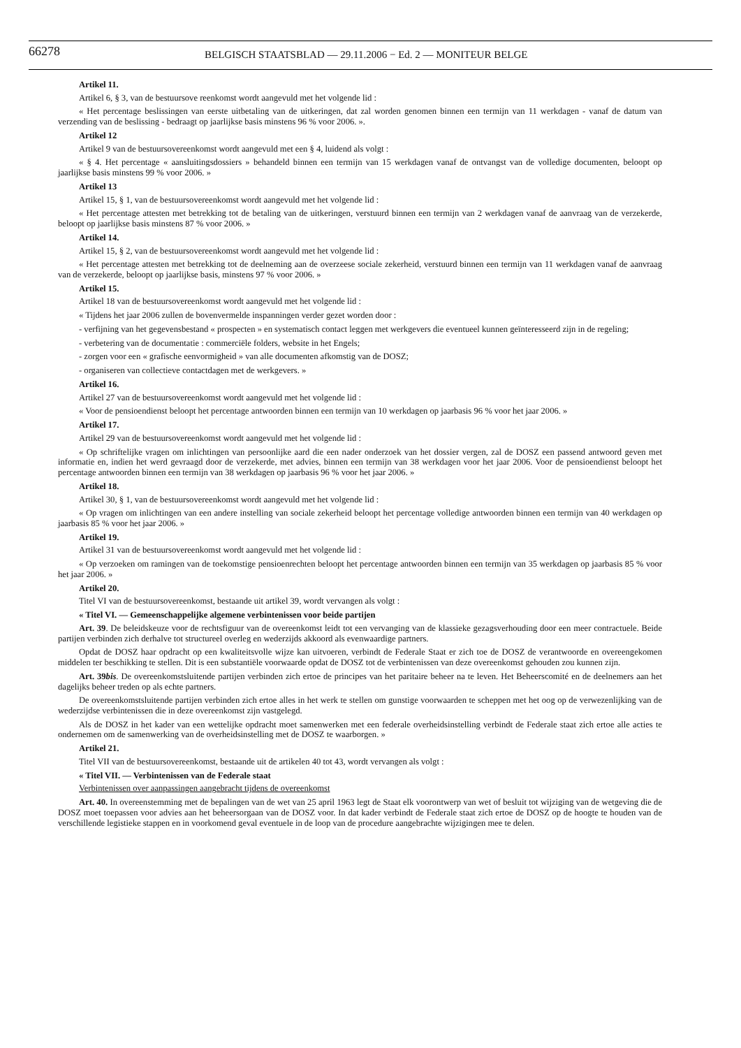66278 BELGISCH STAATSBLAD — 29.11.2006 − Ed. 2 — MONITEUR BELGE
Artikel 11.
Artikel 6, § 3, van de bestuursove reenkomst wordt aangevuld met het volgende lid :
« Het percentage beslissingen van eerste uitbetaling van de uitkeringen, dat zal worden genomen binnen een termijn van 11 werkdagen - vanaf de datum van verzending van de beslissing - bedraagt op jaarlijkse basis minstens 96 % voor 2006. ».
Artikel 12
Artikel 9 van de bestuursovereenkomst wordt aangevuld met een § 4, luidend als volgt :
« § 4. Het percentage « aansluitingsdossiers » behandeld binnen een termijn van 15 werkdagen vanaf de ontvangst van de volledige documenten, beloopt op jaarlijkse basis minstens 99 % voor 2006. »
Artikel 13
Artikel 15, § 1, van de bestuursovereenkomst wordt aangevuld met het volgende lid :
« Het percentage attesten met betrekking tot de betaling van de uitkeringen, verstuurd binnen een termijn van 2 werkdagen vanaf de aanvraag van de verzekerde, beloopt op jaarlijkse basis minstens 87 % voor 2006. »
Artikel 14.
Artikel 15, § 2, van de bestuursovereenkomst wordt aangevuld met het volgende lid :
« Het percentage attesten met betrekking tot de deelneming aan de overzeese sociale zekerheid, verstuurd binnen een termijn van 11 werkdagen vanaf de aanvraag van de verzekerde, beloopt op jaarlijkse basis, minstens 97 % voor 2006. »
Artikel 15.
Artikel 18 van de bestuursovereenkomst wordt aangevuld met het volgende lid :
« Tijdens het jaar 2006 zullen de bovenvermelde inspanningen verder gezet worden door :
- verfijning van het gegevensbestand « prospecten » en systematisch contact leggen met werkgevers die eventueel kunnen geïnteresseerd zijn in de regeling;
- verbetering van de documentatie : commerciële folders, website in het Engels;
- zorgen voor een « grafische eenvormigheid » van alle documenten afkomstig van de DOSZ;
- organiseren van collectieve contactdagen met de werkgevers. »
Artikel 16.
Artikel 27 van de bestuursovereenkomst wordt aangevuld met het volgende lid :
« Voor de pensioendienst beloopt het percentage antwoorden binnen een termijn van 10 werkdagen op jaarbasis 96 % voor het jaar 2006. »
Artikel 17.
Artikel 29 van de bestuursovereenkomst wordt aangevuld met het volgende lid :
« Op schriftelijke vragen om inlichtingen van persoonlijke aard die een nader onderzoek van het dossier vergen, zal de DOSZ een passend antwoord geven met informatie en, indien het werd gevraagd door de verzekerde, met advies, binnen een termijn van 38 werkdagen voor het jaar 2006. Voor de pensioendienst beloopt het percentage antwoorden binnen een termijn van 38 werkdagen op jaarbasis 96 % voor het jaar 2006. »
Artikel 18.
Artikel 30, § 1, van de bestuursovereenkomst wordt aangevuld met het volgende lid :
« Op vragen om inlichtingen van een andere instelling van sociale zekerheid beloopt het percentage volledige antwoorden binnen een termijn van 40 werkdagen op jaarbasis 85 % voor het jaar 2006. »
Artikel 19.
Artikel 31 van de bestuursovereenkomst wordt aangevuld met het volgende lid :
« Op verzoeken om ramingen van de toekomstige pensioenrechten beloopt het percentage antwoorden binnen een termijn van 35 werkdagen op jaarbasis 85 % voor het jaar 2006. »
Artikel 20.
Titel VI van de bestuursovereenkomst, bestaande uit artikel 39, wordt vervangen als volgt :
« Titel VI. — Gemeenschappelijke algemene verbintenissen voor beide partijen
Art. 39. De beleidskeuze voor de rechtsfiguur van de overeenkomst leidt tot een vervanging van de klassieke gezagsverhouding door een meer contractuele. Beide partijen verbinden zich derhalve tot structureel overleg en wederzijds akkoord als evenwaardige partners.
Opdat de DOSZ haar opdracht op een kwaliteitsvolle wijze kan uitvoeren, verbindt de Federale Staat er zich toe de DOSZ de verantwoorde en overeengekomen middelen ter beschikking te stellen. Dit is een substantiële voorwaarde opdat de DOSZ tot de verbintenissen van deze overeenkomst gehouden zou kunnen zijn.
Art. 39bis. De overeenkomstsluitende partijen verbinden zich ertoe de principes van het paritaire beheer na te leven. Het Beheerscomité en de deelnemers aan het dagelijks beheer treden op als echte partners.
De overeenkomstsluitende partijen verbinden zich ertoe alles in het werk te stellen om gunstige voorwaarden te scheppen met het oog op de verwezenlijking van de wederzijdse verbintenissen die in deze overeenkomst zijn vastgelegd.
Als de DOSZ in het kader van een wettelijke opdracht moet samenwerken met een federale overheidsinstelling verbindt de Federale staat zich ertoe alle acties te ondernemen om de samenwerking van de overheidsinstelling met de DOSZ te waarborgen. »
Artikel 21.
Titel VII van de bestuursovereenkomst, bestaande uit de artikelen 40 tot 43, wordt vervangen als volgt :
« Titel VII. — Verbintenissen van de Federale staat
Verbintenissen over aanpassingen aangebracht tijdens de overeenkomst
Art. 40. In overeenstemming met de bepalingen van de wet van 25 april 1963 legt de Staat elk voorontwerp van wet of besluit tot wijziging van de wetgeving die de DOSZ moet toepassen voor advies aan het beheersorgaan van de DOSZ voor. In dat kader verbindt de Federale staat zich ertoe de DOSZ op de hoogte te houden van de verschillende legistieke stappen en in voorkomend geval eventuele in de loop van de procedure aangebrachte wijzigingen mee te delen.